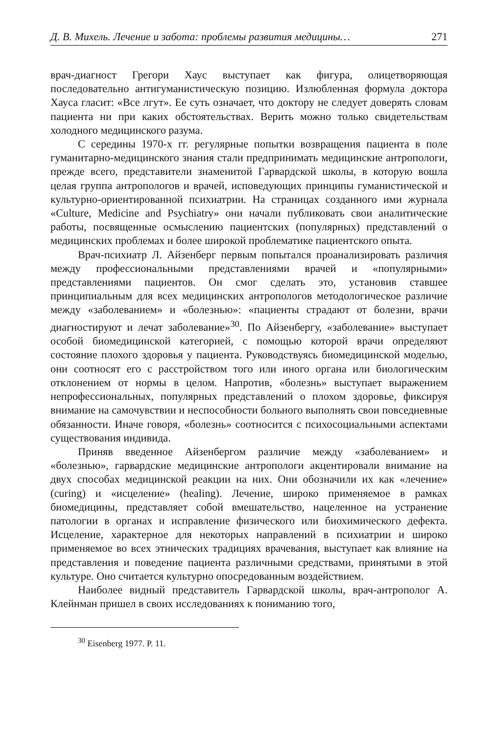Д. В. Михель. Лечение и забота: проблемы развития медицины… 271
врач-диагност Грегори Хаус выступает как фигура, олицетворяющая последовательно антигуманистическую позицию. Излюбленная формула доктора Хауса гласит: «Все лгут». Ее суть означает, что доктору не следует доверять словам пациента ни при каких обстоятельствах. Верить можно только свидетельствам холодного медицинского разума.
С середины 1970-х гг. регулярные попытки возвращения пациента в поле гуманитарно-медицинского знания стали предпринимать медицинские антропологи, прежде всего, представители знаменитой Гарвардской школы, в которую вошла целая группа антропологов и врачей, исповедующих принципы гуманистической и культурно-ориентированной психиатрии. На страницах созданного ими журнала «Culture, Medicine and Psychiatry» они начали публиковать свои аналитические работы, посвященные осмыслению пациентских (популярных) представлений о медицинских проблемах и более широкой проблематике пациентского опыта.
Врач-психиатр Л. Айзенберг первым попытался проанализировать различия между профессиональными представлениями врачей и «популярными» представлениями пациентов. Он смог сделать это, установив ставшее принципиальным для всех медицинских антропологов методологическое различие между «заболеванием» и «болезнью»: «пациенты страдают от болезни, врачи диагностируют и лечат заболевание»<sup>30</sup>. По Айзенбергу, «заболевание» выступает особой биомедицинской категорией, с помощью которой врачи определяют состояние плохого здоровья у пациента. Руководствуясь биомедицинской моделью, они соотносят его с расстройством того или иного органа или биологическим отклонением от нормы в целом. Напротив, «болезнь» выступает выражением непрофессиональных, популярных представлений о плохом здоровье, фиксируя внимание на самочувствии и неспособности больного выполнять свои повседневные обязанности. Иначе говоря, «болезнь» соотносится с психосоциальными аспектами существования индивида.
Приняв введенное Айзенбергом различие между «заболеванием» и «болезнью», гарвардские медицинские антропологи акцентировали внимание на двух способах медицинской реакции на них. Они обозначили их как «лечение» (curing) и «исцеление» (healing). Лечение, широко применяемое в рамках биомедицины, представляет собой вмешательство, нацеленное на устранение патологии в органах и исправление физического или биохимического дефекта. Исцеление, характерное для некоторых направлений в психиатрии и широко применяемое во всех этнических традициях врачевания, выступает как влияние на представления и поведение пациента различными средствами, принятыми в этой культуре. Оно считается культурно опосредованным воздействием.
Наиболее видный представитель Гарвардской школы, врач-антрополог А. Клейнман пришел в своих исследованиях к пониманию того,
<sup>30</sup> Eisenberg 1977. P. 11.